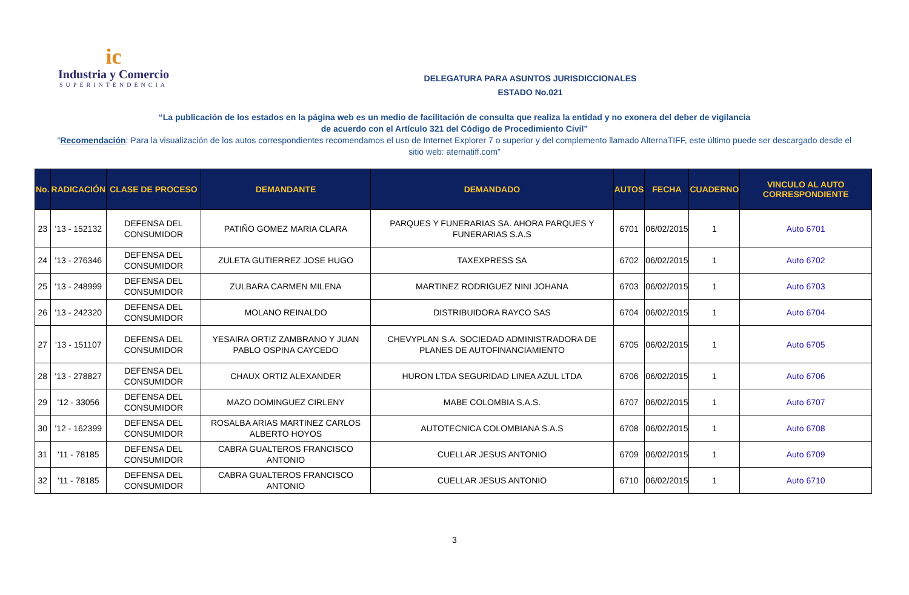ic
Industria y Comercio
SUPERINTENDENCIA
DELEGATURA PARA ASUNTOS JURISDICCIONALES
ESTADO No.021
“La publicación de los estados en la página web es un medio de facilitación de consulta que realiza la entidad y no exonera del deber de vigilancia
de acuerdo con el Artículo 321 del Código de Procedimiento Civil”
“Recomendación: Para la visualización de los autos correspondientes recomendamos el uso de Internet Explorer 7 o superior y del complemento llamado AlternaTIFF, este último puede ser descargado desde el sitio web: aternatiff.com”
| No. | RADICACIÓN | CLASE DE PROCESO | DEMANDANTE | DEMANDADO | AUTOS | FECHA | CUADERNO | VINCULO AL AUTO CORRESPONDIENTE |
| --- | --- | --- | --- | --- | --- | --- | --- | --- |
| 23 | '13 - 152132 | DEFENSA DEL CONSUMIDOR | PATIÑO GOMEZ MARIA CLARA | PARQUES Y FUNERARIAS SA. AHORA PARQUES Y FUNERARIAS S.A.S | 6701 | 06/02/2015 | 1 | Auto 6701 |
| 24 | '13 - 276346 | DEFENSA DEL CONSUMIDOR | ZULETA GUTIERREZ JOSE HUGO | TAXEXPRESS SA | 6702 | 06/02/2015 | 1 | Auto 6702 |
| 25 | '13 - 248999 | DEFENSA DEL CONSUMIDOR | ZULBARA CARMEN MILENA | MARTINEZ RODRIGUEZ NINI JOHANA | 6703 | 06/02/2015 | 1 | Auto 6703 |
| 26 | '13 - 242320 | DEFENSA DEL CONSUMIDOR | MOLANO REINALDO | DISTRIBUIDORA RAYCO SAS | 6704 | 06/02/2015 | 1 | Auto 6704 |
| 27 | '13 - 151107 | DEFENSA DEL CONSUMIDOR | YESAIRA ORTIZ ZAMBRANO Y JUAN PABLO OSPINA CAYCEDO | CHEVYPLAN S.A. SOCIEDAD ADMINISTRADORA DE PLANES DE AUTOFINANCIAMIENTO | 6705 | 06/02/2015 | 1 | Auto 6705 |
| 28 | '13 - 278827 | DEFENSA DEL CONSUMIDOR | CHAUX ORTIZ ALEXANDER | HURON LTDA SEGURIDAD LINEA AZUL LTDA | 6706 | 06/02/2015 | 1 | Auto 6706 |
| 29 | '12 - 33056 | DEFENSA DEL CONSUMIDOR | MAZO DOMINGUEZ CIRLENY | MABE COLOMBIA S.A.S. | 6707 | 06/02/2015 | 1 | Auto 6707 |
| 30 | '12 - 162399 | DEFENSA DEL CONSUMIDOR | ROSALBA ARIAS MARTINEZ CARLOS ALBERTO HOYOS | AUTOTECNICA COLOMBIANA S.A.S | 6708 | 06/02/2015 | 1 | Auto 6708 |
| 31 | '11 - 78185 | DEFENSA DEL CONSUMIDOR | CABRA GUALTEROS FRANCISCO ANTONIO | CUELLAR JESUS ANTONIO | 6709 | 06/02/2015 | 1 | Auto 6709 |
| 32 | '11 - 78185 | DEFENSA DEL CONSUMIDOR | CABRA GUALTEROS FRANCISCO ANTONIO | CUELLAR JESUS ANTONIO | 6710 | 06/02/2015 | 1 | Auto 6710 |
3